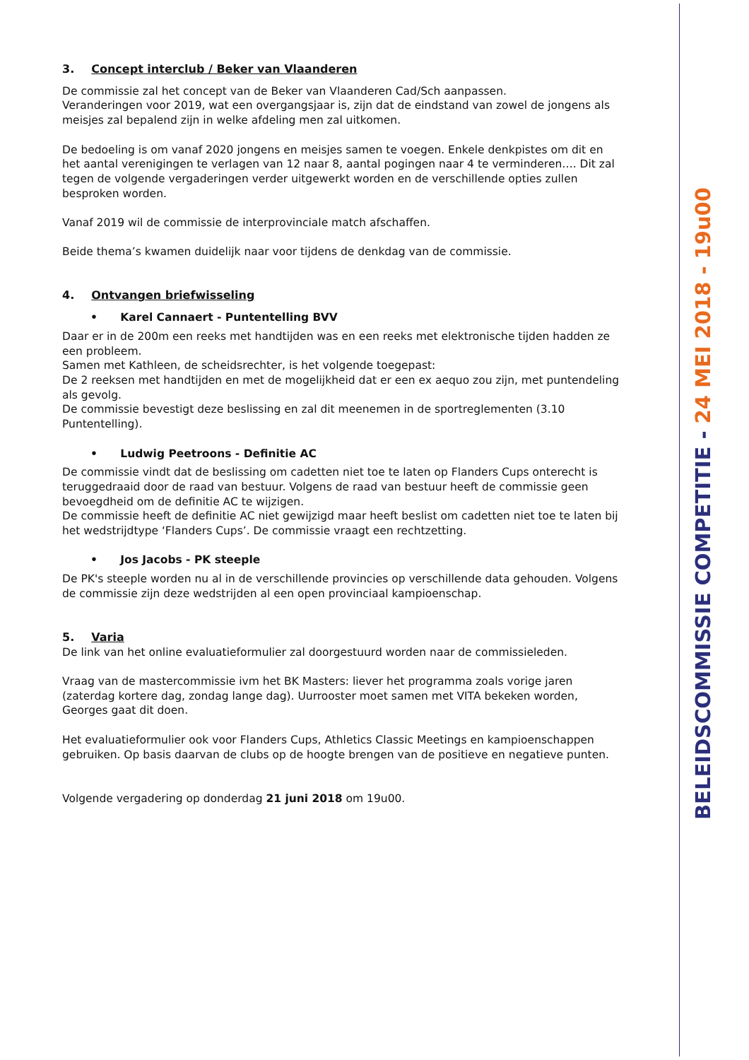3. Concept interclub / Beker van Vlaanderen
De commissie zal het concept van de Beker van Vlaanderen Cad/Sch aanpassen.
Veranderingen voor 2019, wat een overgangsjaar is, zijn dat de eindstand van zowel de jongens als meisjes zal bepalend zijn in welke afdeling men zal uitkomen.
De bedoeling is om vanaf 2020 jongens en meisjes samen te voegen. Enkele denkpistes om dit en het aantal verenigingen te verlagen van 12 naar 8, aantal pogingen naar 4 te verminderen…. Dit zal tegen de volgende vergaderingen verder uitgewerkt worden en de verschillende opties zullen besproken worden.
Vanaf 2019 wil de commissie de interprovinciale match afschaffen.
Beide thema’s kwamen duidelijk naar voor tijdens de denkdag van de commissie.
4. Ontvangen briefwisseling
• Karel Cannaert - Puntentelling BVV
Daar er in de 200m een reeks met handtijden was en een reeks met elektronische tijden hadden ze een probleem.
Samen met Kathleen, de scheidsrechter, is het volgende toegepast:
De 2 reeksen met handtijden en met de mogelijkheid dat er een ex aequo zou zijn, met puntendeling als gevolg.
De commissie bevestigt deze beslissing en zal dit meenemen in de sportreglementen (3.10 Puntentelling).
• Ludwig Peetroons - Definitie AC
De commissie vindt dat de beslissing om cadetten niet toe te laten op Flanders Cups onterecht is teruggedraaid door de raad van bestuur. Volgens de raad van bestuur heeft de commissie geen bevoegdheid om de definitie AC te wijzigen.
De commissie heeft de definitie AC niet gewijzigd maar heeft beslist om cadetten niet toe te laten bij het wedstrijdtype ‘Flanders Cups’. De commissie vraagt een rechtzetting.
• Jos Jacobs - PK steeple
De PK's steeple worden nu al in de verschillende provincies op verschillende data gehouden. Volgens de commissie zijn deze wedstrijden al een open provinciaal kampioenschap.
5. Varia
De link van het online evaluatieformulier zal doorgestuurd worden naar de commissieleden.
Vraag van de mastercommissie ivm het BK Masters: liever het programma zoals vorige jaren (zaterdag kortere dag, zondag lange dag). Uurrooster moet samen met VITA bekeken worden, Georges gaat dit doen.
Het evaluatieformulier ook voor Flanders Cups, Athletics Classic Meetings en kampioenschappen gebruiken. Op basis daarvan de clubs op de hoogte brengen van de positieve en negatieve punten.
Volgende vergadering op donderdag 21 juni 2018 om 19u00.
BELEIDSCOMMISSIE COMPETITIE - 24 MEI 2018 - 19u00